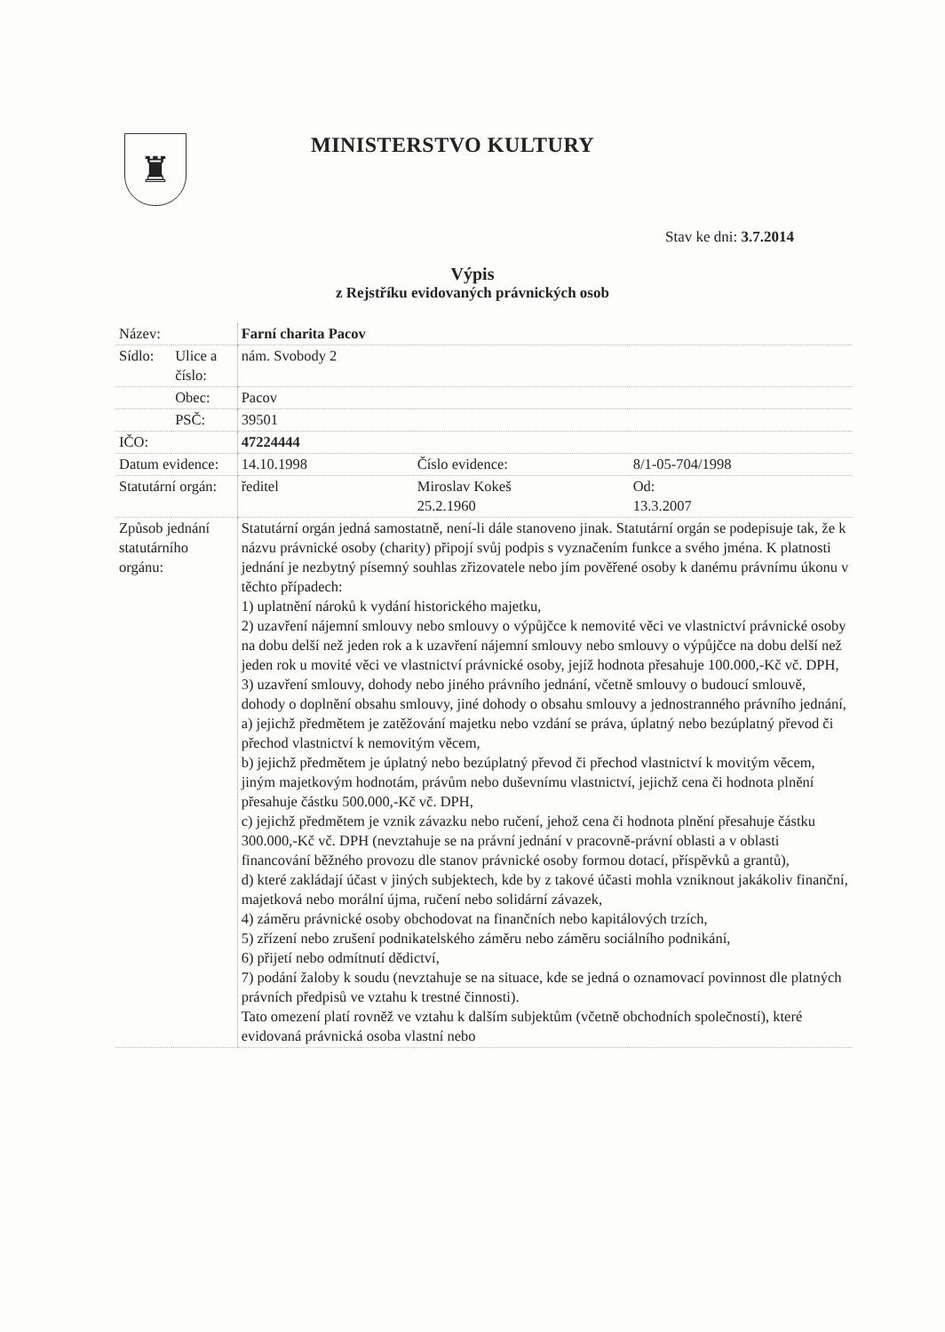♜
MINISTERSTVO KULTURY
Stav ke dni: 3.7.2014
Výpis
z Rejstříku evidovaných právnických osob
| Název: | | Farní charita Pacov | | |
| Sídlo: | Ulice a číslo: | nám. Svobody 2 | | |
| | Obec: | Pacov | | |
| | PSČ: | 39501 | | |
| IČO: | | 47224444 | | |
| Datum evidence: | | 14.10.1998 | Číslo evidence: | 8/1-05-704/1998 |
| Statutární orgán: | | ředitel | Miroslav Kokeš 25.2.1960 | Od: 13.3.2007 |
| Způsob jednání statutárního orgánu: | | Statutární orgán jedná samostatně, není-li dále stanoveno jinak. Statutární orgán se podepisuje tak, že k názvu právnické osoby (charity) připojí svůj podpis s vyznačením funkce a svého jména. K platnosti jednání je nezbytný písemný souhlas zřizovatele nebo jím pověřené osoby k danému právnímu úkonu v těchto případech: 1) uplatnění nároků k vydání historického majetku, 2) uzavření nájemní smlouvy nebo smlouvy o výpůjčce k nemovité věci ve vlastnictví právnické osoby na dobu delší než jeden rok a k uzavření nájemní smlouvy nebo smlouvy o výpůjčce na dobu delší než jeden rok u movité věci ve vlastnictví právnické osoby, jejíž hodnota přesahuje 100.000,-Kč vč. DPH, 3) uzavření smlouvy, dohody nebo jiného právního jednání, včetně smlouvy o budoucí smlouvě, dohody o doplnění obsahu smlouvy, jiné dohody o obsahu smlouvy a jednostranného právního jednání, a) jejichž předmětem je zatěžování majetku nebo vzdání se práva, úplatný nebo bezúplatný převod či přechod vlastnictví k nemovitým věcem, b) jejichž předmětem je úplatný nebo bezúplatný převod či přechod vlastnictví k movitým věcem, jiným majetkovým hodnotám, právům nebo duševnímu vlastnictví, jejichž cena či hodnota plnění přesahuje částku 500.000,-Kč vč. DPH, c) jejichž předmětem je vznik závazku nebo ručení, jehož cena či hodnota plnění přesahuje částku 300.000,-Kč vč. DPH (nevztahuje se na právní jednání v pracovně-právní oblasti a v oblasti financování běžného provozu dle stanov právnické osoby formou dotací, příspěvků a grantů), d) které zakládají účast v jiných subjektech, kde by z takové účasti mohla vzniknout jakákoliv finanční, majetková nebo morální újma, ručení nebo solidární závazek, 4) záměru právnické osoby obchodovat na finančních nebo kapitálových trzích, 5) zřízení nebo zrušení podnikatelského záměru nebo záměru sociálního podnikání, 6) přijetí nebo odmítnutí dědictví, 7) podání žaloby k soudu (nevztahuje se na situace, kde se jedná o oznamovací povinnost dle platných právních předpisů ve vztahu k trestné činnosti). Tato omezení platí rovněž ve vztahu k dalším subjektům (včetně obchodních společností), které evidovaná právnická osoba vlastní nebo | | |